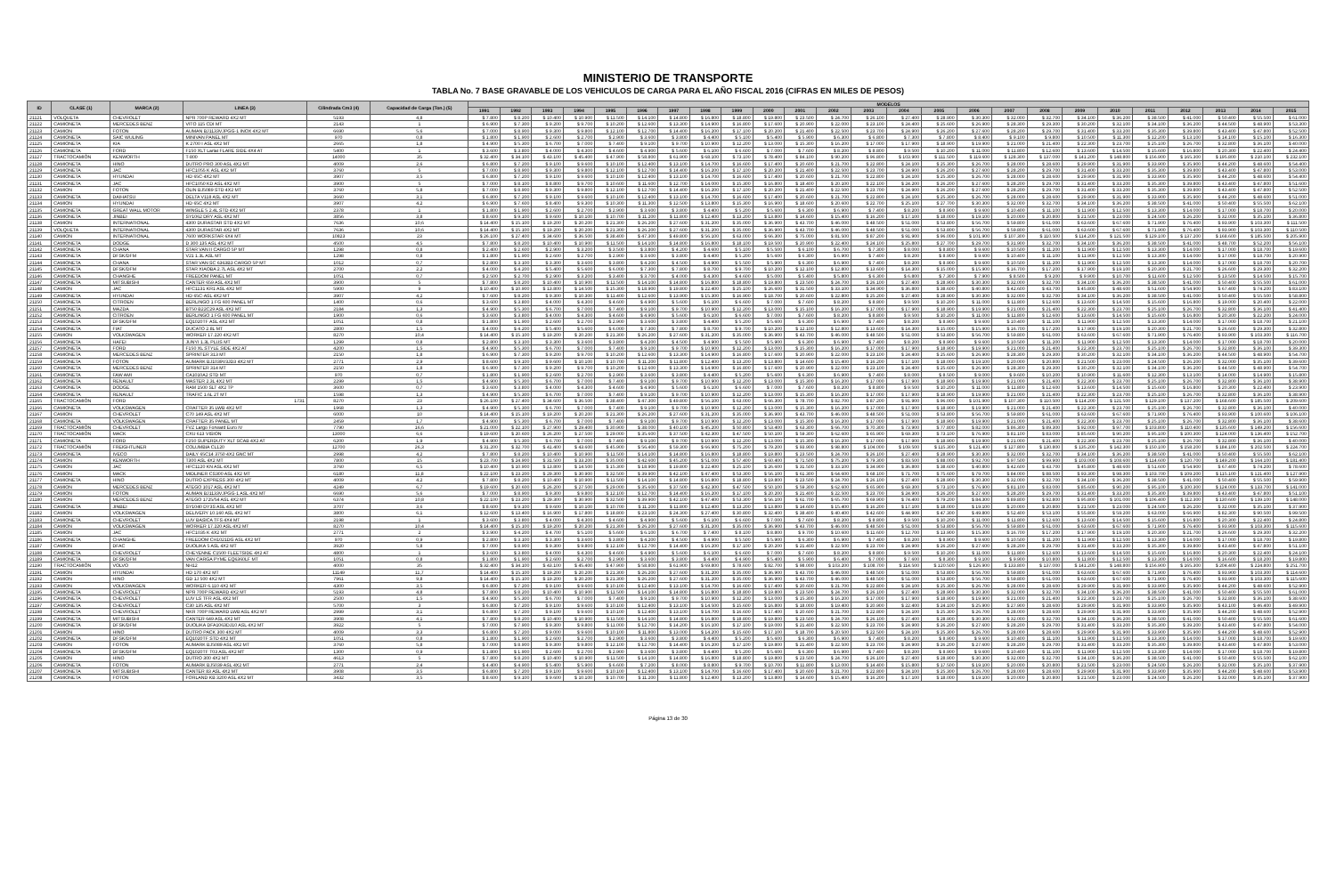MINISTERIO DE TRANSPORTE
TABLA No. 7 BASE GRAVABLE DE LOS VEHICULOS DE CARGA PARA EL AÑO FISCAL 2016 (CIFRAS EN MILES DE PESOS)
| ID | CLASE (1) | MARCA (2) | LINEA (3) | Cilindrada Cm3 (4) | Capacidad de Carga (Ton.) (5) | MODELOS | | | | | | | | | | | | | | | | | | | | | | | | |
| --- | --- | --- | --- | --- | --- | --- | --- | --- | --- | --- | --- | --- | --- | --- | --- | --- | --- | --- | --- | --- | --- | --- | --- | --- | --- | --- | --- | --- | --- | --- |
| | | | | | | 1991 | 1992 | 1993 | 1994 | 1995 | 1996 | 1997 | 1998 | 1999 | 2000 | 2001 | 2002 | 2003 | 2004 | 2005 | 2006 | 2007 | 2008 | 2009 | 2010 | 2011 | 2012 | 2013 | 2014 | 2015 |
| 21121 | VOLQUETA | CHEVROLET | NPR 700P REWARD 4X2 MT | 5193 | 4,8 | $ 7.800 | $ 8.200 | $ 10.400 | $ 10.900 | $ 11.500 | $ 14.100 | $ 14.800 | $ 16.800 | $ 18.800 | $ 19.800 | $ 23.500 | $ 24.700 | $ 26.100 | $ 27.400 | $ 28.900 | $ 30.300 | $ 32.000 | $ 32.700 | $ 34.100 | $ 36.200 | $ 38.500 | $ 41.000 | $ 50.400 | $ 55.500 | $ 61.000 |
| 21122 | CAMIONETA | MERCEDES BENZ | VITO 115 CDI MT | 2143 | 1 | $ 6.900 | $ 7.300 | $ 9.200 | $ 9.700 | $ 10.200 | $ 12.600 | $ 13.300 | $ 14.900 | $ 16.800 | $ 17.600 | $ 20.900 | $ 22.000 | $ 23.100 | $ 24.400 | $ 25.600 | $ 26.900 | $ 28.300 | $ 29.300 | $ 30.200 | $ 32.100 | $ 34.100 | $ 36.200 | $ 44.500 | $ 48.900 | $ 53.300 |
| 21123 | CAMION | FOTON | AUMAN BJ1133VJPGG-1 INOX 4X2 MT | 6690 | 5,6 | $ 7.000 | $ 8.900 | $ 9.300 | $ 9.800 | $ 12.100 | $ 12.700 | $ 14.400 | $ 16.200 | $ 17.100 | $ 20.200 | $ 21.400 | $ 22.500 | $ 23.700 | $ 24.900 | $ 26.200 | $ 27.600 | $ 28.200 | $ 29.700 | $ 31.400 | $ 33.200 | $ 35.300 | $ 39.800 | $ 43.400 | $ 47.800 | $ 52.500 |
| 21124 | CAMIONETA | SAIC WULING | MINIVAN PANEL MT | 970 | 0,8 | $ 1.800 | $ 1.900 | $ 2.600 | $ 2.700 | $ 2.900 | $ 3.600 | $ 3.800 | $ 4.400 | $ 5.100 | $ 5.400 | $ 5.900 | $ 6.300 | $ 6.800 | $ 7.300 | $ 7.800 | $ 8.400 | $ 9.100 | $ 9.800 | $ 10.500 | $ 11.300 | $ 12.200 | $ 13.100 | $ 14.100 | $ 15.100 | $ 16.300 |
| 21125 | CAMIONETA | KIA | K 2700 I ASL 4X2 MT | 2665 | 1,8 | $ 4.900 | $ 5.300 | $ 6.700 | $ 7.000 | $ 7.400 | $ 9.100 | $ 9.700 | $ 10.900 | $ 12.200 | $ 13.000 | $ 15.300 | $ 16.200 | $ 17.000 | $ 17.900 | $ 18.900 | $ 19.900 | $ 21.000 | $ 21.400 | $ 22.300 | $ 23.700 | $ 25.100 | $ 26.700 | $ 32.800 | $ 36.100 | $ 40.000 |
| 21126 | CAMIONETA | FORD | F150 XLT Lariat FLARE SIDE 4X4 AT | 5400 | 1 | $ 3.600 | $ 3.800 | $ 4.000 | $ 4.300 | $ 4.600 | $ 4.900 | $ 5.600 | $ 6.100 | $ 6.600 | $ 7.000 | $ 7.600 | $ 8.200 | $ 8.800 | $ 9.500 | $ 10.200 | $ 11.000 | $ 11.800 | $ 12.600 | $ 13.600 | $ 14.500 | $ 15.600 | $ 16.800 | $ 20.300 | $ 22.400 | $ 24.400 |
| 21127 | TRACTOCAMIÓN | KENWORTH | T-800 | 14000 | 35 | $ 32.400 | $ 34.100 | $ 43.100 | $ 45.400 | $ 47.900 | $ 58.800 | $ 61.900 | $ 68.100 | $ 73.100 | $ 78.400 | $ 84.100 | $ 90.200 | $ 96.800 | $ 103.900 | $ 111.500 | $ 119.600 | $ 128.300 | $ 137.000 | $ 141.200 | $ 148.800 | $ 156.900 | $ 165.300 | $ 195.800 | $ 210.100 | $ 232.100 |
| 21128 | CAMIONETA | HINO | DUTRO PRO 300 ASL 4X2 MT | 4009 | 2,6 | $ 6.800 | $ 7.200 | $ 9.100 | $ 9.600 | $ 10.100 | $ 12.400 | $ 13.100 | $ 14.700 | $ 16.600 | $ 17.400 | $ 20.600 | $ 21.700 | $ 22.800 | $ 24.100 | $ 25.300 | $ 26.700 | $ 28.000 | $ 28.600 | $ 29.900 | $ 31.900 | $ 33.900 | $ 35.900 | $ 44.200 | $ 48.600 | $ 54.400 |
| 21129 | CAMIONETA | JAC | HFC1055 K ASL 4X2 MT | 3760 | 5 | $ 7.000 | $ 8.900 | $ 9.300 | $ 9.800 | $ 12.100 | $ 12.700 | $ 14.400 | $ 16.200 | $ 17.100 | $ 20.200 | $ 21.400 | $ 22.500 | $ 23.700 | $ 24.900 | $ 26.200 | $ 27.600 | $ 28.200 | $ 29.700 | $ 31.400 | $ 33.200 | $ 35.300 | $ 39.800 | $ 43.400 | $ 47.800 | $ 53.000 |
| 21130 | CAMIONETA | HYUNDAI | HD 65C-4X2 MT | 3907 | 3,5 | $ 6.800 | $ 7.200 | $ 9.100 | $ 9.600 | $ 10.100 | $ 12.400 | $ 13.100 | $ 14.700 | $ 16.600 | $ 17.400 | $ 20.600 | $ 21.700 | $ 22.800 | $ 24.100 | $ 25.300 | $ 26.700 | $ 28.000 | $ 28.600 | $ 29.900 | $ 31.900 | $ 33.900 | $ 35.900 | $ 44.200 | $ 48.600 | $ 54.400 |
| 21131 | CAMIONETA | JAC | HFC1050 KD ASL 4X2 MT | 3900 | 5 | $ 7.000 | $ 8.100 | $ 8.800 | $ 9.700 | $ 10.600 | $ 11.600 | $ 12.700 | $ 14.000 | $ 15.300 | $ 16.800 | $ 18.400 | $ 20.100 | $ 22.100 | $ 24.200 | $ 26.200 | $ 27.600 | $ 28.200 | $ 29.700 | $ 31.400 | $ 33.200 | $ 35.300 | $ 39.800 | $ 43.400 | $ 47.800 | $ 51.600 |
| 21132 | CAMION | FOTON | OLIN BJ5089 STD 4X2 MT | 3760 | 5,8 | $ 7.000 | $ 8.900 | $ 9.300 | $ 9.800 | $ 12.100 | $ 12.700 | $ 14.400 | $ 16.200 | $ 17.100 | $ 20.200 | $ 21.400 | $ 22.500 | $ 23.700 | $ 24.900 | $ 26.200 | $ 27.600 | $ 28.200 | $ 29.700 | $ 31.400 | $ 33.200 | $ 35.300 | $ 39.800 | $ 43.400 | $ 47.800 | $ 52.500 |
| 21133 | CAMIONETA | DAIHATSU | DELTA V118 ASL 4X2 MT | 3660 | 3,1 | $ 6.800 | $ 7.200 | $ 9.100 | $ 9.600 | $ 10.100 | $ 12.400 | $ 13.100 | $ 14.700 | $ 16.600 | $ 17.400 | $ 20.600 | $ 21.700 | $ 22.800 | $ 24.100 | $ 25.300 | $ 26.700 | $ 28.000 | $ 28.600 | $ 29.900 | $ 31.900 | $ 33.900 | $ 35.900 | $ 44.200 | $ 48.600 | $ 51.000 |
| 21134 | CAMION | HYUNDAI | HD 65C 4X2 MT | 3907 | 4,2 | $ 6.900 | $ 7.600 | $ 8.400 | $ 9.300 | $ 10.300 | $ 11.300 | $ 12.500 | $ 13.800 | $ 15.300 | $ 16.900 | $ 18.600 | $ 20.600 | $ 22.700 | $ 25.100 | $ 27.700 | $ 30.300 | $ 32.000 | $ 32.700 | $ 34.100 | $ 36.200 | $ 38.500 | $ 41.000 | $ 50.400 | $ 55.500 | $ 62.100 |
| 21135 | CAMIONETA | GREAT WALL MOTOR | WINGLE 5 2.4L STD 4X2 MT | 2378 | 1 | $ 1.800 | $ 1.900 | $ 2.600 | $ 2.700 | $ 2.900 | $ 3.600 | $ 3.800 | $ 4.400 | $ 5.200 | $ 5.600 | $ 6.300 | $ 6.900 | $ 7.400 | $ 8.200 | $ 8.900 | $ 9.600 | $ 10.400 | $ 11.100 | $ 11.900 | $ 12.500 | $ 13.300 | $ 14.000 | $ 17.000 | $ 18.700 | $ 20.000 |
| 21136 | CAMIONETA | JINBEI | SY1062 DRY ASL 4X2 MT | 3856 | 3,8 | $ 8.600 | $ 9.100 | $ 9.600 | $ 10.100 | $ 10.700 | $ 11.200 | $ 11.800 | $ 12.400 | $ 13.200 | $ 13.800 | $ 14.600 | $ 15.400 | $ 16.200 | $ 17.100 | $ 18.000 | $ 19.100 | $ 20.000 | $ 20.800 | $ 21.500 | $ 23.000 | $ 24.500 | $ 26.200 | $ 32.000 | $ 35.100 | $ 36.800 |
| 21138 | CAMION | INTERNATIONAL | 4300 DURASTAR STD 4X2 MT | 7636 | 10,6 | $ 14.400 | $ 15.100 | $ 19.200 | $ 20.200 | $ 21.300 | $ 26.200 | $ 27.600 | $ 31.200 | $ 35.000 | $ 36.900 | $ 43.700 | $ 46.000 | $ 48.500 | $ 51.000 | $ 53.800 | $ 56.700 | $ 59.800 | $ 61.000 | $ 63.600 | $ 67.600 | $ 71.900 | $ 76.400 | $ 93.900 | $ 103.300 | $ 111.500 |
| 21139 | VOLQUETA | INTERNATIONAL | 4300 DURASTAR 4X2 MT | 7636 | 10,6 | $ 14.400 | $ 15.100 | $ 19.200 | $ 20.200 | $ 21.300 | $ 26.200 | $ 27.600 | $ 31.200 | $ 35.000 | $ 36.900 | $ 43.700 | $ 46.000 | $ 48.500 | $ 51.000 | $ 53.800 | $ 56.700 | $ 59.800 | $ 61.000 | $ 63.600 | $ 67.600 | $ 71.900 | $ 76.400 | $ 93.900 | $ 103.300 | $ 110.500 |
| 21140 | CAMION | INTERNATIONAL | 7600 WORKSTAR 6X4 MT | 10823 | 23 | $ 26.100 | $ 27.400 | $ 34.600 | $ 36.500 | $ 38.400 | $ 47.300 | $ 49.800 | $ 56.100 | $ 63.000 | $ 66.300 | $ 75.000 | $ 81.500 | $ 87.200 | $ 91.900 | $ 96.000 | $ 101.900 | $ 107.300 | $ 110.500 | $ 114.200 | $ 121.500 | $ 129.100 | $ 137.200 | $ 168.600 | $ 185.500 | $ 205.900 |
| 21141 | CAMIONETA | DODGE | D 300 135 ASL 4X2 MT | 4500 | 4,5 | $ 7.800 | $ 8.200 | $ 10.400 | $ 10.900 | $ 11.500 | $ 14.100 | $ 14.800 | $ 16.800 | $ 18.100 | $ 19.500 | $ 20.900 | $ 22.400 | $ 24.100 | $ 25.800 | $ 27.700 | $ 29.700 | $ 31.900 | $ 32.700 | $ 34.100 | $ 36.200 | $ 38.500 | $ 41.000 | $ 48.700 | $ 52.200 | $ 56.100 |
| 21142 | CAMIONETA | CHANA | STAR VAN II CARGO 5P MT | 1298 | 0,8 | $ 2.400 | $ 2.600 | $ 2.900 | $ 3.200 | $ 3.500 | $ 3.800 | $ 4.200 | $ 4.600 | $ 5.100 | $ 5.500 | $ 6.100 | $ 6.700 | $ 7.300 | $ 8.000 | $ 8.800 | $ 9.600 | $ 10.500 | $ 11.200 | $ 11.900 | $ 12.500 | $ 13.300 | $ 14.000 | $ 17.000 | $ 18.700 | $ 19.600 |
| 21143 | CAMIONETA | DFSK/DFM | V21 1.3L ASL MT | 1298 | 0,8 | $ 1.800 | $ 1.900 | $ 2.600 | $ 2.700 | $ 2.900 | $ 3.600 | $ 3.800 | $ 4.400 | $ 5.200 | $ 5.600 | $ 6.300 | $ 6.900 | $ 7.400 | $ 8.200 | $ 8.900 | $ 9.600 | $ 10.400 | $ 11.100 | $ 11.900 | $ 12.500 | $ 13.300 | $ 14.000 | $ 17.000 | $ 18.700 | $ 20.900 |
| 21144 | CAMIONETA | CHANA | STAR VAN SC 6363B3 CARGO 5P MT | 1012 | 0,7 | $ 2.800 | $ 3.100 | $ 3.300 | $ 3.600 | $ 3.800 | $ 4.200 | $ 4.500 | $ 4.900 | $ 5.500 | $ 5.900 | $ 6.300 | $ 6.900 | $ 7.400 | $ 8.200 | $ 8.900 | $ 9.600 | $ 10.500 | $ 11.200 | $ 11.900 | $ 12.500 | $ 13.300 | $ 14.000 | $ 17.000 | $ 18.700 | $ 20.700 |
| 21145 | CAMIONETA | DFSK/DFM | STAR XIAOBA 2.7L ASL 4X2 MT | 2700 | 2,2 | $ 4.000 | $ 4.200 | $ 5.400 | $ 5.600 | $ 6.000 | $ 7.300 | $ 7.800 | $ 8.700 | $ 9.700 | $ 10.200 | $ 12.100 | $ 12.800 | $ 13.600 | $ 14.300 | $ 15.000 | $ 15.900 | $ 16.700 | $ 17.200 | $ 17.900 | $ 19.100 | $ 20.300 | $ 21.700 | $ 26.600 | $ 29.300 | $ 32.200 |
| 21146 | CAMIONETA | CHANGHE | FREEDOM PANEL MT | 1051 | 0,7 | $ 2.500 | $ 2.700 | $ 2.900 | $ 3.200 | $ 3.400 | $ 3.700 | $ 4.000 | $ 4.300 | $ 4.600 | $ 5.000 | $ 5.400 | $ 5.800 | $ 6.300 | $ 6.800 | $ 7.300 | $ 7.900 | $ 8.500 | $ 9.200 | $ 9.900 | $ 10.700 | $ 11.600 | $ 12.500 | $ 13.500 | $ 14.500 | $ 15.700 |
| 21147 | CAMIONETA | MITSUBISHI | CANTER 659 ASL 4X2 MT | 3900 | 5 | $ 7.800 | $ 8.200 | $ 10.400 | $ 10.900 | $ 11.500 | $ 14.100 | $ 14.800 | $ 16.800 | $ 18.800 | $ 19.800 | $ 23.500 | $ 24.700 | $ 26.100 | $ 27.400 | $ 28.900 | $ 30.300 | $ 32.000 | $ 32.700 | $ 34.100 | $ 36.200 | $ 38.500 | $ 41.000 | $ 50.400 | $ 55.500 | $ 61.000 |
| 21148 | CAMION | JAC | HFC1131 KR1 ASL 4X2 MT | 5900 | 9 | $ 10.400 | $ 10.900 | $ 13.800 | $ 14.500 | $ 15.300 | $ 18.900 | $ 19.800 | $ 22.400 | $ 25.100 | $ 26.600 | $ 31.500 | $ 33.100 | $ 34.900 | $ 36.800 | $ 38.600 | $ 40.800 | $ 42.600 | $ 43.700 | $ 45.800 | $ 48.600 | $ 51.600 | $ 54.900 | $ 67.400 | $ 74.200 | $ 83.100 |
| 21149 | CAMIONETA | HYUNDAI | HD 65C-ASL 4X2 MT | 3907 | 4,2 | $ 7.600 | $ 8.200 | $ 9.300 | $ 10.300 | $ 11.400 | $ 12.600 | $ 13.900 | $ 15.300 | $ 16.900 | $ 18.700 | $ 20.600 | $ 22.800 | $ 25.200 | $ 27.400 | $ 28.900 | $ 30.300 | $ 32.000 | $ 32.700 | $ 34.100 | $ 36.200 | $ 38.500 | $ 41.000 | $ 50.400 | $ 55.500 | $ 58.800 |
| 21150 | CAMIONETA | CITROEN | BERLINGO 1 FG 600 PANEL MT | 1400 | 0,6 | $ 3.600 | $ 3.800 | $ 4.000 | $ 4.300 | $ 4.600 | $ 4.900 | $ 5.600 | $ 6.100 | $ 6.600 | $ 7.000 | $ 7.600 | $ 8.200 | $ 8.800 | $ 9.500 | $ 10.200 | $ 11.000 | $ 11.800 | $ 12.600 | $ 13.600 | $ 14.500 | $ 15.600 | $ 16.800 | $ 19.000 | $ 20.400 | $ 22.000 |
| 21151 | CAMIONETA | MAZDA | BT50 B22C29 ASL 4X2 MT | 2184 | 1,3 | $ 4.900 | $ 5.300 | $ 6.700 | $ 7.000 | $ 7.400 | $ 9.100 | $ 9.700 | $ 10.900 | $ 12.200 | $ 13.000 | $ 15.100 | $ 16.200 | $ 17.000 | $ 17.900 | $ 18.900 | $ 19.900 | $ 21.000 | $ 21.400 | $ 22.300 | $ 23.700 | $ 25.100 | $ 26.700 | $ 32.800 | $ 36.100 | $ 41.400 |
| 21152 | CAMIONETA | CITROEN | BERLINGO 1 FG 600 PANEL MT | 1900 | 0,6 | $ 3.600 | $ 3.800 | $ 4.000 | $ 4.300 | $ 4.600 | $ 4.900 | $ 5.600 | $ 6.100 | $ 6.600 | $ 7.000 | $ 7.600 | $ 8.200 | $ 8.800 | $ 9.500 | $ 10.200 | $ 11.000 | $ 11.800 | $ 12.600 | $ 13.600 | $ 14.500 | $ 15.600 | $ 16.800 | $ 20.300 | $ 22.200 | $ 24.000 |
| 21153 | CAMIONETA | DFSK/DFM | EQ1020TF ASL 4X2 MT | 1051 | 0,8 | $ 1.800 | $ 1.900 | $ 2.600 | $ 2.700 | $ 2.900 | $ 3.600 | $ 3.800 | $ 4.400 | $ 5.200 | $ 5.600 | $ 6.300 | $ 6.900 | $ 7.400 | $ 8.200 | $ 8.900 | $ 9.600 | $ 10.400 | $ 11.100 | $ 11.900 | $ 12.500 | $ 13.300 | $ 14.000 | $ 17.000 | $ 18.700 | $ 21.100 |
| 21154 | CAMIONETA | FIAT | DUCATO 2.8L MT | 2800 | 1,5 | $ 4.000 | $ 4.200 | $ 5.400 | $ 5.600 | $ 6.000 | $ 7.300 | $ 7.800 | $ 8.700 | $ 9.700 | $ 10.200 | $ 12.100 | $ 12.800 | $ 13.600 | $ 14.300 | $ 15.000 | $ 15.900 | $ 16.700 | $ 17.200 | $ 17.900 | $ 19.100 | $ 20.300 | $ 21.700 | $ 26.600 | $ 29.300 | $ 32.800 |
| 21155 | CAMION | VOLKSWAGEN | WORKER 17.220 4X2 MT | 8270 | 10,4 | $ 14.400 | $ 15.100 | $ 19.200 | $ 20.200 | $ 21.300 | $ 26.200 | $ 27.600 | $ 31.200 | $ 35.000 | $ 36.900 | $ 43.700 | $ 46.000 | $ 48.500 | $ 51.000 | $ 53.800 | $ 56.700 | $ 59.800 | $ 61.000 | $ 63.600 | $ 67.600 | $ 71.900 | $ 76.400 | $ 93.900 | $ 103.300 | $ 116.700 |
| 21156 | CAMIONETA | HAFEI | JUNYI 1.3L PLUS MT | 1299 | 0,8 | $ 2.800 | $ 3.100 | $ 3.300 | $ 3.600 | $ 3.800 | $ 4.200 | $ 4.500 | $ 4.900 | $ 5.500 | $ 5.900 | $ 6.300 | $ 6.900 | $ 7.400 | $ 8.200 | $ 8.900 | $ 9.600 | $ 10.500 | $ 11.200 | $ 11.900 | $ 12.500 | $ 13.300 | $ 14.000 | $ 17.000 | $ 18.700 | $ 20.000 |
| 21157 | CAMIONETA | FORD | F150 XL STYLE SIDE 4X2 AT | 4200 | 1,5 | $ 4.900 | $ 5.300 | $ 6.700 | $ 7.000 | $ 7.400 | $ 9.100 | $ 9.700 | $ 10.900 | $ 12.200 | $ 13.000 | $ 15.300 | $ 16.200 | $ 17.000 | $ 17.900 | $ 18.900 | $ 19.900 | $ 21.000 | $ 21.400 | $ 22.300 | $ 23.700 | $ 25.100 | $ 26.700 | $ 32.800 | $ 36.100 | $ 39.300 |
| 21158 | CAMIONETA | MERCEDES BENZ | SPRINTER 313 MT | 2150 | 1,8 | $ 6.900 | $ 7.300 | $ 9.200 | $ 9.700 | $ 10.200 | $ 12.600 | $ 13.300 | $ 14.900 | $ 16.800 | $ 17.600 | $ 20.900 | $ 22.000 | $ 23.100 | $ 24.400 | $ 25.600 | $ 26.900 | $ 28.300 | $ 29.300 | $ 30.200 | $ 32.100 | $ 34.100 | $ 36.200 | $ 44.500 | $ 48.900 | $ 54.700 |
| 21159 | CAMIONETA | FOTON | AUMARK BJ1039V3JD3 4X2 MT | 2771 | 2,9 | $ 8.600 | $ 9.100 | $ 9.600 | $ 10.100 | $ 10.700 | $ 11.200 | $ 11.800 | $ 12.400 | $ 13.200 | $ 13.800 | $ 14.600 | $ 15.400 | $ 16.200 | $ 17.100 | $ 18.000 | $ 19.100 | $ 20.000 | $ 20.800 | $ 21.500 | $ 23.000 | $ 24.500 | $ 26.200 | $ 32.000 | $ 35.100 | $ 39.600 |
| 21160 | CAMIONETA | MERCEDES BENZ | SPRINTER 314 MT | 2150 | 1,8 | $ 6.900 | $ 7.300 | $ 9.200 | $ 9.700 | $ 10.200 | $ 12.600 | $ 13.300 | $ 14.900 | $ 16.800 | $ 17.600 | $ 20.900 | $ 22.000 | $ 23.100 | $ 24.400 | $ 25.600 | $ 26.900 | $ 28.300 | $ 29.300 | $ 30.200 | $ 32.100 | $ 34.100 | $ 36.200 | $ 44.500 | $ 48.900 | $ 54.700 |
| 21161 | CAMIONETA | FAW AMI | CA1010A2 STD MT | 970 | 0,7 | $ 1.800 | $ 1.900 | $ 2.600 | $ 2.700 | $ 2.900 | $ 3.600 | $ 3.800 | $ 4.400 | $ 5.200 | $ 5.600 | $ 6.300 | $ 6.900 | $ 7.400 | $ 8.000 | $ 8.500 | $ 9.000 | $ 9.600 | $ 10.200 | $ 10.900 | $ 11.600 | $ 12.300 | $ 13.100 | $ 14.000 | $ 14.900 | $ 15.800 |
| 21162 | CAMIONETA | RENAULT | MASTER 2.3L 4X2 MT | 2299 | 1,5 | $ 4.900 | $ 5.300 | $ 6.700 | $ 7.000 | $ 7.400 | $ 9.100 | $ 9.700 | $ 10.900 | $ 12.200 | $ 13.000 | $ 15.300 | $ 16.200 | $ 17.000 | $ 17.900 | $ 18.900 | $ 19.900 | $ 21.000 | $ 21.400 | $ 22.300 | $ 23.700 | $ 25.100 | $ 26.700 | $ 32.800 | $ 36.100 | $ 38.900 |
| 21163 | CAMIONETA | DODGE | RAM 1500 SLT 4X2 TP | 3600 | 0,7 | $ 3.600 | $ 3.800 | $ 4.000 | $ 4.300 | $ 4.600 | $ 4.900 | $ 5.600 | $ 6.100 | $ 6.600 | $ 7.000 | $ 7.600 | $ 8.200 | $ 8.800 | $ 9.500 | $ 10.200 | $ 11.000 | $ 11.800 | $ 12.600 | $ 13.600 | $ 14.500 | $ 15.600 | $ 16.800 | $ 20.300 | $ 22.400 | $ 23.900 |
| 21164 | CAMIONETA | RENAULT | TRAFIC 1.6L 2T MT | 1598 | 1,3 | $ 4.900 | $ 5.300 | $ 6.700 | $ 7.000 | $ 7.400 | $ 9.100 | $ 9.700 | $ 10.900 | $ 12.200 | $ 13.000 | $ 15.300 | $ 16.200 | $ 17.000 | $ 17.900 | $ 18.900 | $ 19.900 | $ 21.000 | $ 21.400 | $ 22.300 | $ 23.700 | $ 25.100 | $ 26.700 | $ 32.800 | $ 36.100 | $ 38.900 |
| 21165 | TRACTOCAMIÓN | FORD | 1731 | 8270 | 23 | $ 26.100 | $ 27.400 | $ 34.600 | $ 36.500 | $ 38.400 | $ 47.300 | $ 49.800 | $ 56.100 | $ 63.000 | $ 66.300 | $ 78.700 | $ 82.700 | $ 87.200 | $ 91.900 | $ 96.000 | $ 101.900 | $ 107.300 | $ 110.500 | $ 114.200 | $ 121.500 | $ 129.100 | $ 137.200 | $ 168.600 | $ 185.500 | $ 209.600 |
| 21166 | CAMIONETA | VOLKSWAGEN | CRAFTER 35 LWB 4X2 MT | 1968 | 1,3 | $ 4.900 | $ 5.300 | $ 6.700 | $ 7.000 | $ 7.400 | $ 9.100 | $ 9.700 | $ 10.900 | $ 12.200 | $ 13.000 | $ 15.300 | $ 16.200 | $ 17.000 | $ 17.900 | $ 18.900 | $ 19.900 | $ 21.000 | $ 21.400 | $ 22.300 | $ 23.700 | $ 25.100 | $ 26.700 | $ 32.800 | $ 36.100 | $ 40.000 |
| 21167 | CAMION | CHEVROLET | C70 149 ASL 4X2 MT | 6000 | 10 | $ 14.400 | $ 15.100 | $ 19.200 | $ 20.200 | $ 21.300 | $ 26.200 | $ 27.600 | $ 31.200 | $ 35.000 | $ 36.900 | $ 43.700 | $ 46.000 | $ 48.500 | $ 51.000 | $ 53.800 | $ 56.700 | $ 59.800 | $ 61.000 | $ 63.600 | $ 67.600 | $ 71.900 | $ 76.400 | $ 93.900 | $ 100.600 | $ 106.100 |
| 21168 | CAMIONETA | VOLKSWAGEN | CRAFTER 35 PANEL MT | 2459 | 1,7 | $ 4.900 | $ 5.300 | $ 6.700 | $ 7.000 | $ 7.400 | $ 9.100 | $ 9.700 | $ 10.900 | $ 12.200 | $ 13.000 | $ 15.300 | $ 16.200 | $ 17.000 | $ 17.900 | $ 18.900 | $ 19.900 | $ 21.000 | $ 21.400 | $ 22.300 | $ 23.700 | $ 25.100 | $ 26.700 | $ 32.800 | $ 36.100 | $ 38.600 |
| 21169 | TRACTOCAMIÓN | CHEVROLET | FVZ Largo Forward Euro IV | 7790 | 16,6 | $ 21.000 | $ 22.100 | $ 27.900 | $ 29.400 | $ 30.900 | $ 38.000 | $ 40.100 | $ 45.200 | $ 50.800 | $ 53.400 | $ 63.300 | $ 66.700 | $ 70.300 | $ 73.900 | $ 77.800 | $ 82.000 | $ 86.300 | $ 89.300 | $ 92.000 | $ 97.700 | $ 103.800 | $ 110.400 | $ 135.600 | $ 149.200 | $ 156.600 |
| 21170 | TRACTOCAMIÓN | MACK | CXU 613 VISION | 13000 | 6,6 | $ 19.600 | $ 20.600 | $ 26.200 | $ 27.500 | $ 29.000 | $ 35.600 | $ 37.500 | $ 42.300 | $ 47.500 | $ 50.100 | $ 59.300 | $ 62.600 | $ 65.900 | $ 69.300 | $ 73.100 | $ 76.900 | $ 81.100 | $ 83.000 | $ 85.600 | $ 90.200 | $ 95.100 | $ 100.300 | $ 124.000 | $ 136.400 | $ 152.700 |
| 21171 | CAMIONETA | FORD | F250 SUPERDUTY XLT SCAB 4X2 AT | 6200 | 1,9 | $ 4.900 | $ 5.300 | $ 6.700 | $ 7.000 | $ 7.400 | $ 9.100 | $ 9.700 | $ 10.900 | $ 12.200 | $ 13.000 | $ 15.300 | $ 16.200 | $ 17.000 | $ 17.900 | $ 18.900 | $ 19.900 | $ 21.000 | $ 21.400 | $ 22.300 | $ 23.700 | $ 25.100 | $ 26.700 | $ 32.800 | $ 36.100 | $ 40.000 |
| 21172 | TRACTOCAMIÓN | FREIGHTLINER | COLUMBIA CL120 | 12700 | 26,3 | $ 31.200 | $ 32.700 | $ 41.400 | $ 43.600 | $ 45.900 | $ 56.400 | $ 59.300 | $ 66.900 | $ 75.200 | $ 79.200 | $ 93.900 | $ 98.800 | $ 104.000 | $ 109.500 | $ 115.300 | $ 121.400 | $ 127.800 | $ 130.800 | $ 135.200 | $ 142.300 | $ 150.100 | $ 158.200 | $ 184.100 | $ 202.500 | $ 224.700 |
| 21173 | CAMIONETA | IVECO | DAILY 65C14 3750 4X2 GNC MT | 2998 | 4,2 | $ 7.800 | $ 8.200 | $ 10.400 | $ 10.900 | $ 11.500 | $ 14.100 | $ 14.800 | $ 16.800 | $ 18.800 | $ 19.800 | $ 23.500 | $ 24.700 | $ 26.100 | $ 27.400 | $ 28.900 | $ 30.300 | $ 32.000 | $ 32.700 | $ 34.100 | $ 36.200 | $ 38.500 | $ 41.000 | $ 50.400 | $ 55.500 | $ 62.100 |
| 21174 | CAMION | KENWORTH | T300 ASL 4X2 MT | 7800 | 15 | $ 23.700 | $ 24.900 | $ 31.500 | $ 33.200 | $ 35.000 | $ 42.600 | $ 45.200 | $ 51.000 | $ 57.400 | $ 60.400 | $ 71.500 | $ 75.200 | $ 79.300 | $ 83.500 | $ 88.000 | $ 92.700 | $ 97.500 | $ 99.900 | $ 103.000 | $ 108.600 | $ 114.600 | $ 120.700 | $ 149.200 | $ 164.100 | $ 181.400 |
| 21175 | CAMION | JAC | HFC1120 KN ASL 4X2 MT | 3760 | 6,5 | $ 10.400 | $ 10.900 | $ 13.800 | $ 14.500 | $ 15.300 | $ 18.900 | $ 19.800 | $ 22.400 | $ 25.100 | $ 26.600 | $ 31.500 | $ 33.100 | $ 34.900 | $ 36.800 | $ 38.600 | $ 40.800 | $ 42.600 | $ 43.700 | $ 45.800 | $ 48.600 | $ 51.600 | $ 54.900 | $ 67.400 | $ 74.200 | $ 78.600 |
| 21176 | CAMION | MACK | MIDLINER CS300 ASL 4X2 MT | 6180 | 11,8 | $ 22.100 | $ 23.200 | $ 29.300 | $ 30.900 | $ 32.500 | $ 39.900 | $ 42.100 | $ 47.400 | $ 53.300 | $ 56.100 | $ 61.300 | $ 64.600 | $ 68.100 | $ 71.700 | $ 75.600 | $ 79.700 | $ 84.000 | $ 88.500 | $ 93.300 | $ 98.300 | $ 103.700 | $ 109.200 | $ 115.100 | $ 121.400 | $ 127.900 |
| 21177 | CAMIONETA | HINO | DUTRO EXPRESS 300 4X2 MT | 4009 | 4,2 | $ 7.800 | $ 8.200 | $ 10.400 | $ 10.900 | $ 11.500 | $ 14.100 | $ 14.800 | $ 16.800 | $ 18.800 | $ 19.800 | $ 23.500 | $ 24.700 | $ 26.100 | $ 27.400 | $ 28.900 | $ 30.300 | $ 32.000 | $ 32.700 | $ 34.100 | $ 36.200 | $ 38.500 | $ 41.000 | $ 50.400 | $ 55.500 | $ 59.900 |
| 21178 | CAMION | MERCEDES BENZ | ATEGO 1017 ASL 4X2 MT | 4249 | 6,7 | $ 19.600 | $ 20.600 | $ 26.200 | $ 27.500 | $ 29.000 | $ 35.600 | $ 37.500 | $ 42.300 | $ 47.500 | $ 50.100 | $ 59.300 | $ 62.600 | $ 65.900 | $ 69.300 | $ 73.100 | $ 76.900 | $ 81.100 | $ 83.000 | $ 85.600 | $ 90.200 | $ 95.100 | $ 100.300 | $ 124.000 | $ 133.700 | $ 141.000 |
| 21179 | CAMION | FOTON | AUMAN BJ1133VJPGG-1 ASL 4X2 MT | 6690 | 5,6 | $ 7.000 | $ 8.900 | $ 9.300 | $ 9.800 | $ 12.100 | $ 12.700 | $ 14.400 | $ 16.200 | $ 17.100 | $ 20.200 | $ 21.400 | $ 22.500 | $ 23.700 | $ 24.900 | $ 26.200 | $ 27.600 | $ 28.200 | $ 29.700 | $ 31.400 | $ 33.200 | $ 35.300 | $ 39.800 | $ 43.400 | $ 47.800 | $ 51.100 |
| 21180 | CAMION | MERCEDES BENZ | ATEGO 1725/54 ASL 4X2 MT | 6374 | 10,8 | $ 22.100 | $ 23.200 | $ 29.300 | $ 30.900 | $ 32.500 | $ 39.900 | $ 42.100 | $ 47.400 | $ 53.300 | $ 56.100 | $ 61.700 | $ 65.700 | $ 69.900 | $ 74.400 | $ 79.200 | $ 84.300 | $ 89.800 | $ 92.800 | $ 95.800 | $ 101.000 | $ 106.400 | $ 112.300 | $ 130.600 | $ 139.100 | $ 148.000 |
| 21181 | CAMIONETA | JINBEI | SY1040 DY3S ASL 4X2 MT | 3707 | 3,6 | $ 8.600 | $ 9.100 | $ 9.600 | $ 10.100 | $ 10.700 | $ 11.200 | $ 11.800 | $ 12.400 | $ 13.200 | $ 13.800 | $ 14.600 | $ 15.400 | $ 16.200 | $ 17.100 | $ 18.000 | $ 19.100 | $ 20.000 | $ 20.800 | $ 21.500 | $ 23.000 | $ 24.500 | $ 26.200 | $ 32.000 | $ 35.100 | $ 37.900 |
| 21182 | CAMION | VOLKSWAGEN | DELIVERY 10.160 ASL 4X2 MT | 3800 | 6,1 | $ 12.600 | $ 13.400 | $ 16.900 | $ 17.800 | $ 18.800 | $ 23.100 | $ 24.300 | $ 27.400 | $ 30.800 | $ 32.400 | $ 38.400 | $ 40.400 | $ 42.600 | $ 44.900 | $ 47.300 | $ 49.800 | $ 52.400 | $ 53.100 | $ 55.800 | $ 59.200 | $ 63.000 | $ 66.900 | $ 82.300 | $ 90.500 | $ 99.500 |
| 21183 | CAMIONETA | CHEVROLET | LUV BASICA TFS 4X4 MT | 2198 | 1 | $ 3.600 | $ 3.800 | $ 4.000 | $ 4.300 | $ 4.600 | $ 4.900 | $ 5.600 | $ 6.100 | $ 6.600 | $ 7.000 | $ 7.600 | $ 8.200 | $ 8.800 | $ 9.500 | $ 10.200 | $ 11.000 | $ 11.800 | $ 12.600 | $ 13.600 | $ 14.500 | $ 15.600 | $ 16.800 | $ 20.300 | $ 22.400 | $ 24.800 |
| 21184 | CAMION | VOLKSWAGEN | WORKER 17.220 ASL 4X2 MT | 8270 | 10,4 | $ 14.400 | $ 15.100 | $ 19.200 | $ 20.200 | $ 21.300 | $ 26.200 | $ 27.600 | $ 31.200 | $ 35.000 | $ 36.900 | $ 43.700 | $ 46.000 | $ 48.500 | $ 51.000 | $ 53.800 | $ 56.700 | $ 59.800 | $ 61.000 | $ 63.600 | $ 67.600 | $ 71.900 | $ 76.400 | $ 93.900 | $ 103.300 | $ 115.600 |
| 21185 | CAMION | JAC | HFC1035 K 4X2 MT | 2771 | 2 | $ 3.900 | $ 4.200 | $ 4.700 | $ 5.100 | $ 5.600 | $ 6.100 | $ 6.700 | $ 7.400 | $ 8.100 | $ 8.800 | $ 9.700 | $ 10.600 | $ 11.600 | $ 12.700 | $ 13.900 | $ 15.300 | $ 16.700 | $ 17.200 | $ 17.900 | $ 19.100 | $ 20.300 | $ 21.700 | $ 26.600 | $ 29.300 | $ 32.200 |
| 21186 | CAMIONETA | CHANGHE | FREEDOM CH1021DG ASL 4X2 MT | 970 | 0,9 | $ 2.800 | $ 3.100 | $ 3.300 | $ 3.600 | $ 3.800 | $ 4.200 | $ 4.500 | $ 4.900 | $ 5.500 | $ 5.900 | $ 6.300 | $ 6.900 | $ 7.400 | $ 8.200 | $ 8.900 | $ 9.600 | $ 10.500 | $ 11.200 | $ 11.900 | $ 12.500 | $ 13.300 | $ 14.000 | $ 17.000 | $ 18.700 | $ 19.800 |
| 21187 | CAMION | DFAC | DUOLIKA 5 ASL 4X2 MT | 3920 | 5,8 | $ 7.000 | $ 8.900 | $ 9.300 | $ 9.800 | $ 12.100 | $ 12.700 | $ 14.400 | $ 16.200 | $ 17.100 | $ 20.200 | $ 21.400 | $ 22.500 | $ 23.700 | $ 24.900 | $ 26.200 | $ 27.600 | $ 28.200 | $ 29.700 | $ 31.400 | $ 33.200 | $ 35.300 | $ 39.800 | $ 43.400 | $ 47.800 | $ 51.100 |
| 21188 | CAMIONETA | CHEVROLET | CHEYENNE C1500 FLEETSIDE 4X2 AT | 4800 | 1 | $ 3.600 | $ 3.800 | $ 4.000 | $ 4.300 | $ 4.600 | $ 4.900 | $ 5.600 | $ 6.100 | $ 6.600 | $ 7.000 | $ 7.600 | $ 8.200 | $ 8.800 | $ 9.500 | $ 10.200 | $ 11.000 | $ 11.800 | $ 12.600 | $ 13.600 | $ 14.500 | $ 15.600 | $ 16.800 | $ 20.300 | $ 22.400 | $ 24.100 |
| 21189 | CAMIONETA | DFSK/DFM | VAN CARGA PYME EQ6360LF MT | 1051 | 0,8 | $ 1.800 | $ 1.900 | $ 2.600 | $ 2.700 | $ 2.900 | $ 3.600 | $ 3.800 | $ 4.400 | $ 4.900 | $ 5.400 | $ 5.900 | $ 6.400 | $ 7.000 | $ 7.600 | $ 8.300 | $ 9.100 | $ 9.900 | $ 10.800 | $ 11.800 | $ 12.500 | $ 13.300 | $ 14.000 | $ 16.600 | $ 18.200 | $ 19.800 |
| 21190 | TRACTOCAMIÓN | VOLVO | NH12 | 4000 | 35 | $ 32.400 | $ 34.100 | $ 43.100 | $ 45.400 | $ 47.900 | $ 58.800 | $ 61.900 | $ 69.800 | $ 78.600 | $ 82.700 | $ 98.000 | $ 103.200 | $ 108.700 | $ 114.500 | $ 120.500 | $ 126.900 | $ 133.800 | $ 137.000 | $ 141.200 | $ 148.800 | $ 156.900 | $ 165.300 | $ 204.400 | $ 224.800 | $ 251.700 |
| 21191 | CAMION | HYUNDAI | HD 170 4X2 MT | 11149 | 11,7 | $ 14.400 | $ 15.100 | $ 19.200 | $ 20.200 | $ 21.300 | $ 26.200 | $ 27.600 | $ 31.200 | $ 35.000 | $ 36.900 | $ 43.700 | $ 46.000 | $ 48.500 | $ 51.000 | $ 53.800 | $ 56.700 | $ 59.800 | $ 61.000 | $ 63.600 | $ 67.600 | $ 71.900 | $ 76.400 | $ 93.900 | $ 103.300 | $ 114.600 |
| 21192 | CAMION | HINO | GD 1J 500 4X2 MT | 7961 | 9,8 | $ 14.400 | $ 15.100 | $ 19.200 | $ 20.200 | $ 21.300 | $ 26.200 | $ 27.600 | $ 31.200 | $ 35.000 | $ 36.900 | $ 43.700 | $ 46.000 | $ 48.500 | $ 51.000 | $ 53.800 | $ 56.700 | $ 59.800 | $ 61.000 | $ 63.600 | $ 67.600 | $ 71.900 | $ 76.400 | $ 93.900 | $ 103.300 | $ 115.600 |
| 21193 | CAMION | VOLKSWAGEN | WORKER 6.110 4X2 MT | 4300 | 3,5 | $ 6.800 | $ 7.200 | $ 9.100 | $ 9.600 | $ 10.100 | $ 12.400 | $ 13.100 | $ 14.700 | $ 16.600 | $ 17.400 | $ 20.600 | $ 21.700 | $ 22.800 | $ 24.100 | $ 25.300 | $ 26.700 | $ 28.000 | $ 28.600 | $ 29.900 | $ 31.900 | $ 33.900 | $ 35.900 | $ 44.200 | $ 48.600 | $ 52.900 |
| 21195 | CAMIONETA | CHEVROLET | NPR 700P REWARD 4X2 MT | 5193 | 4,8 | $ 7.800 | $ 8.200 | $ 10.400 | $ 10.900 | $ 11.500 | $ 14.100 | $ 14.800 | $ 16.800 | $ 18.800 | $ 19.800 | $ 23.500 | $ 24.700 | $ 26.100 | $ 27.400 | $ 28.900 | $ 30.300 | $ 32.000 | $ 32.700 | $ 34.100 | $ 36.200 | $ 38.500 | $ 41.000 | $ 50.400 | $ 55.500 | $ 61.000 |
| 21196 | CAMIONETA | CHEVROLET | LUV LS TFR ASL 4X2 MT | 2500 | 1,5 | $ 4.900 | $ 5.300 | $ 6.700 | $ 7.000 | $ 7.400 | $ 9.100 | $ 9.700 | $ 10.900 | $ 12.200 | $ 13.000 | $ 15.300 | $ 16.200 | $ 17.000 | $ 17.900 | $ 18.900 | $ 19.900 | $ 21.000 | $ 21.400 | $ 22.300 | $ 23.700 | $ 25.100 | $ 26.700 | $ 32.800 | $ 36.100 | $ 38.600 |
| 21197 | CAMIONETA | CHEVROLET | C30 135 ASL 4X2 MT | 5700 | 3 | $ 6.800 | $ 7.200 | $ 9.100 | $ 9.600 | $ 10.100 | $ 12.400 | $ 13.100 | $ 14.500 | $ 15.600 | $ 16.800 | $ 18.000 | $ 19.400 | $ 20.900 | $ 22.400 | $ 24.100 | $ 25.900 | $ 27.900 | $ 28.600 | $ 29.900 | $ 31.900 | $ 33.900 | $ 35.900 | $ 43.100 | $ 46.400 | $ 49.900 |
| 21198 | CAMIONETA | CHEVROLET | NKR 700P REWARD LWB ASL 4X2 MT | 2999 | 3,1 | $ 6.800 | $ 7.200 | $ 9.100 | $ 9.600 | $ 10.100 | $ 12.400 | $ 13.100 | $ 14.700 | $ 16.600 | $ 17.400 | $ 20.600 | $ 21.700 | $ 22.800 | $ 24.100 | $ 25.300 | $ 26.700 | $ 28.000 | $ 28.600 | $ 29.900 | $ 31.900 | $ 33.900 | $ 35.900 | $ 44.200 | $ 48.600 | $ 52.900 |
| 21199 | CAMIONETA | MITSUBISHI | CANTER 649 ASL 4X2 MT | 3908 | 4,1 | $ 7.800 | $ 8.200 | $ 10.400 | $ 10.900 | $ 11.500 | $ 14.100 | $ 14.800 | $ 16.800 | $ 18.800 | $ 19.800 | $ 23.500 | $ 24.700 | $ 26.100 | $ 27.400 | $ 28.900 | $ 30.300 | $ 32.000 | $ 32.700 | $ 34.100 | $ 36.200 | $ 38.500 | $ 41.000 | $ 50.400 | $ 55.500 | $ 61.600 |
| 21200 | CAMIONETA | DFSK/DFM | DUOLIKA DFA1063DJ10 ASL 4X2 MT | 3922 | 5 | $ 7.000 | $ 7.900 | $ 9.300 | $ 9.800 | $ 11.000 | $ 12.700 | $ 14.200 | $ 16.100 | $ 17.100 | $ 19.000 | $ 21.400 | $ 22.500 | $ 23.700 | $ 24.900 | $ 26.200 | $ 27.600 | $ 28.200 | $ 29.700 | $ 31.400 | $ 33.200 | $ 35.300 | $ 39.200 | $ 43.400 | $ 47.800 | $ 54.000 |
| 21201 | CAMION | HINO | DUTRO PACK 300 4X2 MT | 4009 | 3,3 | $ 6.800 | $ 7.200 | $ 9.000 | $ 9.600 | $ 10.100 | $ 11.800 | $ 13.000 | $ 14.200 | $ 15.600 | $ 17.100 | $ 18.700 | $ 20.500 | $ 22.500 | $ 24.100 | $ 25.300 | $ 26.700 | $ 28.000 | $ 28.600 | $ 29.900 | $ 31.900 | $ 33.900 | $ 35.900 | $ 44.200 | $ 48.600 | $ 52.900 |
| 21202 | CAMIONETA | DFSK/DFM | EQ1020TF STD 4X2 MT | 1051 | 0,8 | $ 1.800 | $ 1.900 | $ 2.600 | $ 2.700 | $ 2.900 | $ 3.600 | $ 3.800 | $ 4.400 | $ 5.200 | $ 5.600 | $ 6.300 | $ 6.900 | $ 7.400 | $ 8.200 | $ 8.900 | $ 9.600 | $ 10.400 | $ 11.100 | $ 11.900 | $ 12.500 | $ 13.300 | $ 14.000 | $ 17.000 | $ 18.700 | $ 19.600 |
| 21203 | CAMION | FOTON | AUMARK BJ5089 ASL 4X2 MT | 3760 | 5,8 | $ 7.000 | $ 8.900 | $ 9.300 | $ 9.800 | $ 12.100 | $ 12.700 | $ 14.400 | $ 16.200 | $ 17.100 | $ 19.800 | $ 21.400 | $ 22.500 | $ 23.700 | $ 24.900 | $ 26.200 | $ 27.600 | $ 28.200 | $ 29.700 | $ 31.400 | $ 33.200 | $ 35.300 | $ 39.800 | $ 43.400 | $ 47.800 | $ 53.000 |
| 21204 | CAMIONETA | DFSK/DFM | EQ1020TF T03 ASL 4X2 MT | 1300 | 0,9 | $ 1.800 | $ 1.900 | $ 2.600 | $ 2.700 | $ 2.900 | $ 3.600 | $ 3.800 | $ 4.400 | $ 5.200 | $ 5.600 | $ 6.300 | $ 6.900 | $ 7.400 | $ 8.200 | $ 8.900 | $ 9.600 | $ 10.400 | $ 11.100 | $ 11.900 | $ 12.500 | $ 13.300 | $ 14.000 | $ 17.000 | $ 18.700 | $ 19.800 |
| 21205 | CAMION | HINO | DUTRO 300 4X2 MT | 4613 | 5 | $ 7.800 | $ 8.200 | $ 10.400 | $ 10.900 | $ 11.500 | $ 14.100 | $ 14.800 | $ 16.800 | $ 18.800 | $ 19.800 | $ 23.500 | $ 24.700 | $ 26.100 | $ 27.400 | $ 28.900 | $ 30.300 | $ 32.000 | $ 32.700 | $ 34.100 | $ 36.200 | $ 38.500 | $ 41.000 | $ 50.400 | $ 55.500 | $ 62.100 |
| 21206 | CAMIONETA | FOTON | AUMARK BJ5039 ASL 4X2 MT | 2771 | 2,4 | $ 4.400 | $ 4.900 | $ 5.400 | $ 5.900 | $ 6.600 | $ 7.200 | $ 8.000 | $ 8.800 | $ 9.700 | $ 10.700 | $ 11.800 | $ 13.000 | $ 14.400 | $ 15.800 | $ 17.500 | $ 19.100 | $ 20.000 | $ 20.800 | $ 21.500 | $ 23.000 | $ 24.500 | $ 26.200 | $ 32.000 | $ 35.100 | $ 37.900 |
| 21207 | CAMIONETA | MITSUBISHI | CANTER 83 ASL 4X2 MT | 3908 | 3,5 | $ 6.800 | $ 7.200 | $ 9.100 | $ 9.600 | $ 10.100 | $ 12.400 | $ 13.100 | $ 14.700 | $ 16.600 | $ 17.400 | $ 20.600 | $ 21.700 | $ 22.800 | $ 24.100 | $ 25.300 | $ 26.700 | $ 28.000 | $ 28.600 | $ 29.900 | $ 31.900 | $ 33.900 | $ 35.900 | $ 44.200 | $ 48.600 | $ 53.900 |
| 21208 | CAMIONETA | FOTON | FORLAND KB 3200 ASL 4X2 MT | 3432 | 3,5 | $ 8.600 | $ 9.100 | $ 9.600 | $ 10.100 | $ 10.700 | $ 11.200 | $ 11.800 | $ 12.400 | $ 13.200 | $ 13.800 | $ 14.600 | $ 15.400 | $ 16.200 | $ 17.100 | $ 18.000 | $ 19.100 | $ 20.000 | $ 20.800 | $ 21.500 | $ 23.000 | $ 24.500 | $ 26.200 | $ 32.000 | $ 35.100 | $ 37.900 |
Página 13 de 30